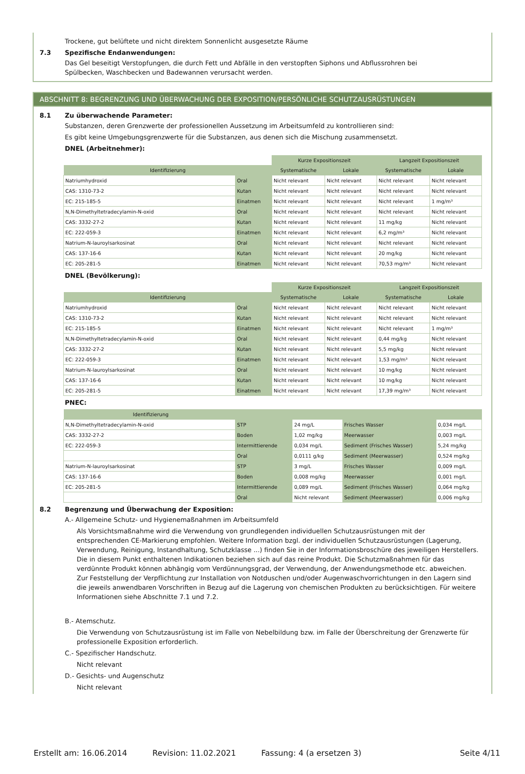Trockene, gut belüftete und nicht direktem Sonnenlicht ausgesetzte Räume
7.3 Spezifische Endanwendungen:
Das Gel beseitigt Verstopfungen, die durch Fett und Abfälle in den verstopften Siphons und Abflussrohren bei Spülbecken, Waschbecken und Badewannen verursacht werden.
ABSCHNITT 8: BEGRENZUNG UND ÜBERWACHUNG DER EXPOSITION/PERSÖNLICHE SCHUTZAUSRÜSTUNGEN
8.1 Zu überwachende Parameter:
Substanzen, deren Grenzwerte der professionellen Aussetzung im Arbeitsumfeld zu kontrollieren sind:
Es gibt keine Umgebungsgrenzwerte für die Substanzen, aus denen sich die Mischung zusammensetzt.
DNEL (Arbeitnehmer):
| | | Kurze Expositionszeit | | Langzeit Expositionszeit | |
| Identifizierung | | Systematische | Lokale | Systematische | Lokale |
| Natriumhydroxid | Oral | Nicht relevant | Nicht relevant | Nicht relevant | Nicht relevant |
| CAS: 1310-73-2 | Kutan | Nicht relevant | Nicht relevant | Nicht relevant | Nicht relevant |
| EC: 215-185-5 | Einatmen | Nicht relevant | Nicht relevant | Nicht relevant | 1 mg/m³ |
| N,N-Dimethyltetradecylamin-N-oxid | Oral | Nicht relevant | Nicht relevant | Nicht relevant | Nicht relevant |
| CAS: 3332-27-2 | Kutan | Nicht relevant | Nicht relevant | 11 mg/kg | Nicht relevant |
| EC: 222-059-3 | Einatmen | Nicht relevant | Nicht relevant | 6,2 mg/m³ | Nicht relevant |
| Natrium-N-lauroylsarkosinat | Oral | Nicht relevant | Nicht relevant | Nicht relevant | Nicht relevant |
| CAS: 137-16-6 | Kutan | Nicht relevant | Nicht relevant | 20 mg/kg | Nicht relevant |
| EC: 205-281-5 | Einatmen | Nicht relevant | Nicht relevant | 70,53 mg/m³ | Nicht relevant |
DNEL (Bevölkerung):
| | | Kurze Expositionszeit | | Langzeit Expositionszeit | |
| Identifizierung | | Systematische | Lokale | Systematische | Lokale |
| Natriumhydroxid | Oral | Nicht relevant | Nicht relevant | Nicht relevant | Nicht relevant |
| CAS: 1310-73-2 | Kutan | Nicht relevant | Nicht relevant | Nicht relevant | Nicht relevant |
| EC: 215-185-5 | Einatmen | Nicht relevant | Nicht relevant | Nicht relevant | 1 mg/m³ |
| N,N-Dimethyltetradecylamin-N-oxid | Oral | Nicht relevant | Nicht relevant | 0,44 mg/kg | Nicht relevant |
| CAS: 3332-27-2 | Kutan | Nicht relevant | Nicht relevant | 5,5 mg/kg | Nicht relevant |
| EC: 222-059-3 | Einatmen | Nicht relevant | Nicht relevant | 1,53 mg/m³ | Nicht relevant |
| Natrium-N-lauroylsarkosinat | Oral | Nicht relevant | Nicht relevant | 10 mg/kg | Nicht relevant |
| CAS: 137-16-6 | Kutan | Nicht relevant | Nicht relevant | 10 mg/kg | Nicht relevant |
| EC: 205-281-5 | Einatmen | Nicht relevant | Nicht relevant | 17,39 mg/m³ | Nicht relevant |
PNEC:
| Identifizierung | | | | |
| --- | --- | --- | --- | --- |
| N,N-Dimethyltetradecylamin-N-oxid | STP | 24 mg/L | Frisches Wasser | 0,034 mg/L |
| CAS: 3332-27-2 | Boden | 1,02 mg/kg | Meerwasser | 0,003 mg/L |
| EC: 222-059-3 | Intermittierende | 0,034 mg/L | Sediment (Frisches Wasser) | 5,24 mg/kg |
| | Oral | 0,0111 g/kg | Sediment (Meerwasser) | 0,524 mg/kg |
| Natrium-N-lauroylsarkosinat | STP | 3 mg/L | Frisches Wasser | 0,009 mg/L |
| CAS: 137-16-6 | Boden | 0,008 mg/kg | Meerwasser | 0,001 mg/L |
| EC: 205-281-5 | Intermittierende | 0,089 mg/L | Sediment (Frisches Wasser) | 0,064 mg/kg |
| | Oral | Nicht relevant | Sediment (Meerwasser) | 0,006 mg/kg |
8.2 Begrenzung und Überwachung der Exposition:
A.- Allgemeine Schutz- und Hygienemaßnahmen im Arbeitsumfeld
Als Vorsichtsmaßnahme wird die Verwendung von grundlegenden individuellen Schutzausrüstungen mit der entsprechenden CE-Markierung empfohlen. Weitere Information bzgl. der individuellen Schutzausrüstungen (Lagerung, Verwendung, Reinigung, Instandhaltung, Schutzklasse ...) finden Sie in der Informationsbroschüre des jeweiligen Herstellers. Die in diesem Punkt enthaltenen Indikationen beziehen sich auf das reine Produkt. Die Schutzmaßnahmen für das verdünnte Produkt können abhängig vom Verdünnungsgrad, der Verwendung, der Anwendungsmethode etc. abweichen. Zur Feststellung der Verpflichtung zur Installation von Notduschen und/oder Augenwaschvorrichtungen in den Lagern sind die jeweils anwendbaren Vorschriften in Bezug auf die Lagerung von chemischen Produkten zu berücksichtigen. Für weitere Informationen siehe Abschnitte 7.1 und 7.2.
B.- Atemschutz.
Die Verwendung von Schutzausrüstung ist im Falle von Nebelbildung bzw. im Falle der Überschreitung der Grenzwerte für professionelle Exposition erforderlich.
C.- Spezifischer Handschutz.
Nicht relevant
D.- Gesichts- und Augenschutz
Nicht relevant
Erstellt am: 16.06.2014 Revision: 11.02.2021 Fassung: 4 (a ersetzen 3) Seite 4/11